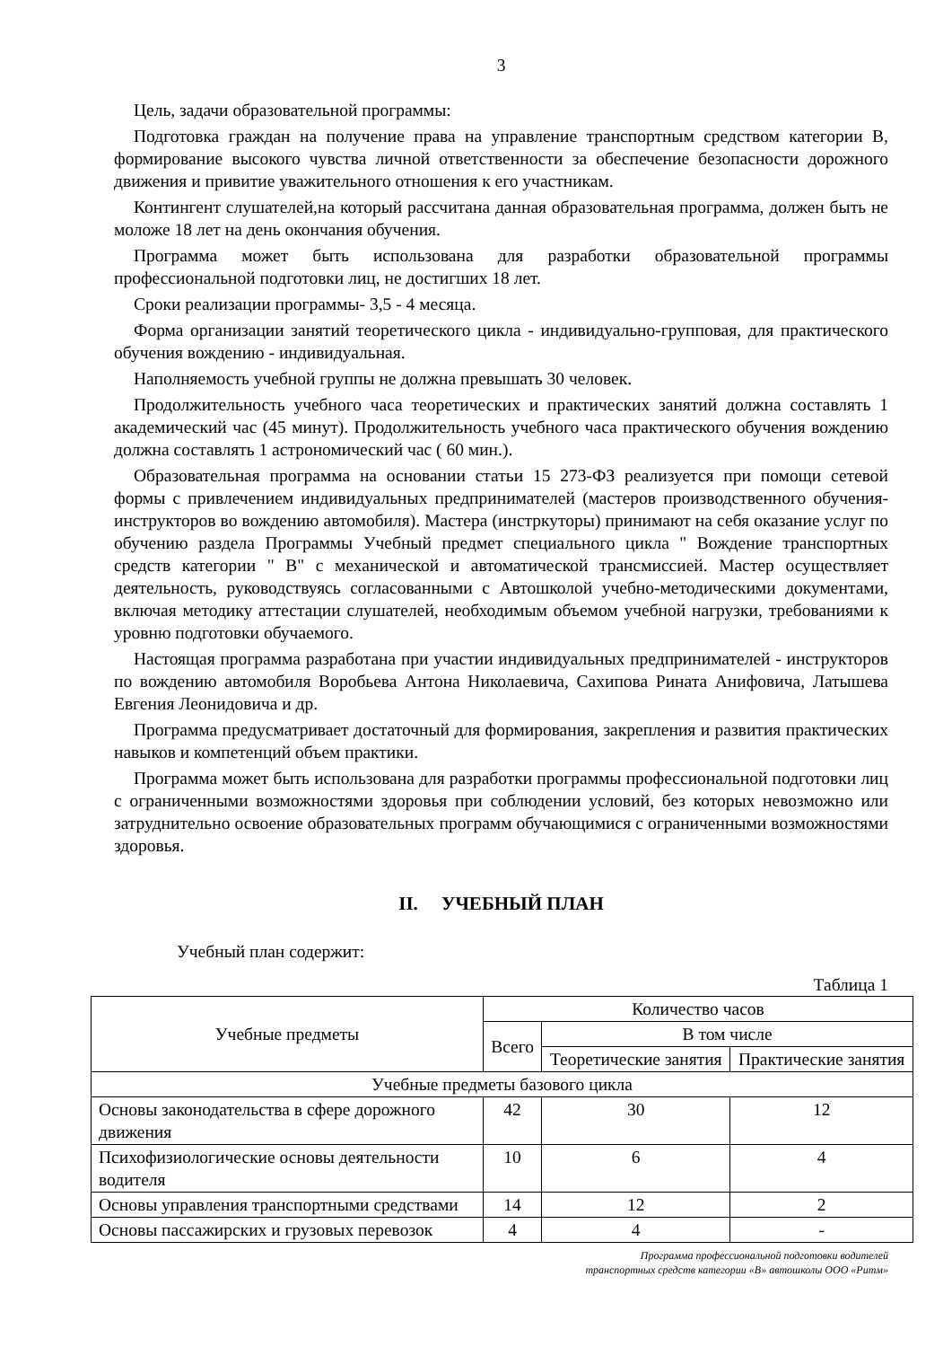3
Цель, задачи образовательной программы:
Подготовка граждан на получение права на управление транспортным средством категории В, формирование высокого чувства личной ответственности за обеспечение безопасности дорожного движения и привитие уважительного отношения к его участникам.
Контингент слушателей,на который рассчитана данная образовательная программа, должен быть не моложе 18 лет на день окончания обучения.
Программа может быть использована для разработки образовательной программы профессиональной подготовки лиц, не достигших 18 лет.
Сроки реализации программы- 3,5 - 4 месяца.
Форма организации занятий теоретического цикла - индивидуально-групповая, для практического обучения вождению - индивидуальная.
Наполняемость учебной группы не должна превышать 30 человек.
Продолжительность учебного часа теоретических и практических занятий должна составлять 1 академический час (45 минут). Продолжительность учебного часа практического обучения вождению должна составлять 1 астрономический час ( 60 мин.).
Образовательная программа на основании статьи 15 273-ФЗ реализуется при помощи сетевой формы с привлечением индивидуальных предпринимателей (мастеров производственного обучения- инструкторов во вождению автомобиля). Мастера (инстркуторы) принимают на себя оказание услуг по обучению раздела Программы Учебный предмет специального цикла " Вождение транспортных средств категории " В" с механической и автоматической трансмиссией. Мастер осуществляет деятельность, руководствуясь согласованными с Автошколой учебно-методическими документами, включая методику аттестации слушателей, необходимым объемом учебной нагрузки, требованиями к уровню подготовки обучаемого.
Настоящая программа разработана при участии индивидуальных предпринимателей - инструкторов по вождению автомобиля Воробьева Антона Николаевича, Сахипова Рината Анифовича, Латышева Евгения Леонидовича и др.
Программа предусматривает достаточный для формирования, закрепления и развития практических навыков и компетенций объем практики.
Программа может быть использована для разработки программы профессиональной подготовки лиц с ограниченными возможностями здоровья при соблюдении условий, без которых невозможно или затруднительно освоение образовательных программ обучающимися с ограниченными возможностями здоровья.
II. УЧЕБНЫЙ ПЛАН
Учебный план содержит:
Таблица 1
| Учебные предметы | Количество часов | | |
| --- | --- | --- | --- |
| | Всего | В том числе | |
| | | Теоретические занятия | Практические занятия |
| Учебные предметы базового цикла | | | |
| Основы законодательства в сфере дорожного движения | 42 | 30 | 12 |
| Психофизиологические основы деятельности водителя | 10 | 6 | 4 |
| Основы управления транспортными средствами | 14 | 12 | 2 |
| Основы пассажирских и грузовых перевозок | 4 | 4 | - |
Программа профессиональной подготовки водителей
транспортных средств категории «В» автошколы ООО «Ритм»